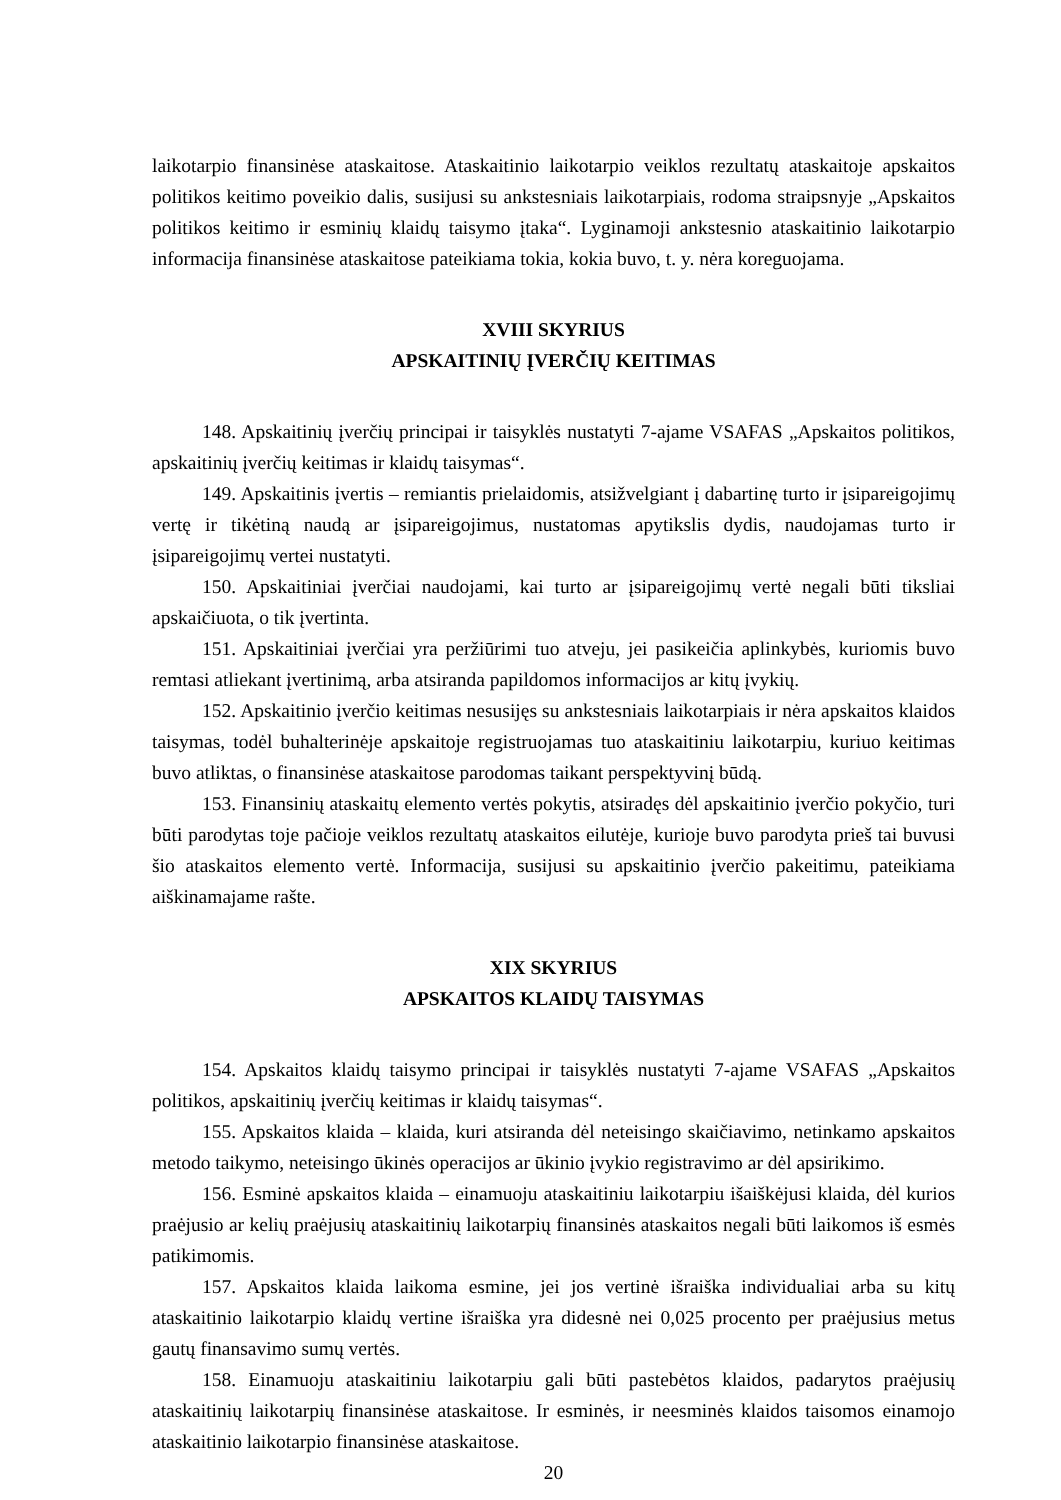laikotarpio finansinėse ataskaitose. Ataskaitinio laikotarpio veiklos rezultatų ataskaitoje apskaitos politikos keitimo poveikio dalis, susijusi su ankstesniais laikotarpiais, rodoma straipsnyje „Apskaitos politikos keitimo ir esminių klaidų taisymo įtaka“. Lyginamoji ankstesnio ataskaitinio laikotarpio informacija finansinėse ataskaitose pateikiama tokia, kokia buvo, t. y. nėra koreguojama.
XVIII SKYRIUS
APSKAITINIŲ ĮVERČIŲ KEITIMAS
148. Apskaitinių įverčių principai ir taisyklės nustatyti 7-ajame VSAFAS „Apskaitos politikos, apskaitinių įverčių keitimas ir klaidų taisymas“.
149. Apskaitinis įvertis – remiantis prielaidomis, atsižvelgiant į dabartinę turto ir įsipareigojimų vertę ir tikėtiną naudą ar įsipareigojimus, nustatomas apytikslis dydis, naudojamas turto ir įsipareigojimų vertei nustatyti.
150. Apskaitiniai įverčiai naudojami, kai turto ar įsipareigojimų vertė negali būti tiksliai apskaičiuota, o tik įvertinta.
151. Apskaitiniai įverčiai yra peržiūrimi tuo atveju, jei pasikeičia aplinkybės, kuriomis buvo remtasi atliekant įvertinimą, arba atsiranda papildomos informacijos ar kitų įvykių.
152. Apskaitinio įverčio keitimas nesusijęs su ankstesniais laikotarpiais ir nėra apskaitos klaidos taisymas, todėl buhalterinėje apskaitoje registruojamas tuo ataskaitiniu laikotarpiu, kuriuo keitimas buvo atliktas, o finansinėse ataskaitose parodomas taikant perspektyvinį būdą.
153. Finansinių ataskaitų elemento vertės pokytis, atsiradęs dėl apskaitinio įverčio pokyčio, turi būti parodytas toje pačioje veiklos rezultatų ataskaitos eilutėje, kurioje buvo parodyta prieš tai buvusi šio ataskaitos elemento vertė. Informacija, susijusi su apskaitinio įverčio pakeitimu, pateikiama aiškinamajame rašte.
XIX SKYRIUS
APSKAITOS KLAIDŲ TAISYMAS
154. Apskaitos klaidų taisymo principai ir taisyklės nustatyti 7-ajame VSAFAS „Apskaitos politikos, apskaitinių įverčių keitimas ir klaidų taisymas“.
155. Apskaitos klaida – klaida, kuri atsiranda dėl neteisingo skaičiavimo, netinkamo apskaitos metodo taikymo, neteisingo ūkinės operacijos ar ūkinio įvykio registravimo ar dėl apsirikimo.
156. Esminė apskaitos klaida – einamuoju ataskaitiniu laikotarpiu išaiškėjusi klaida, dėl kurios praėjusio ar kelių praėjusių ataskaitinių laikotarpių finansinės ataskaitos negali būti laikomos iš esmės patikimomis.
157. Apskaitos klaida laikoma esmine, jei jos vertinė išraiška individualiai arba su kitų ataskaitinio laikotarpio klaidų vertine išraiška yra didesnė nei 0,025 procento per praėjusius metus gautų finansavimo sumų vertės.
158. Einamuoju ataskaitiniu laikotarpiu gali būti pastebėtos klaidos, padarytos praėjusių ataskaitinių laikotarpių finansinėse ataskaitose. Ir esminės, ir neesminės klaidos taisomos einamojo ataskaitinio laikotarpio finansinėse ataskaitose.
20